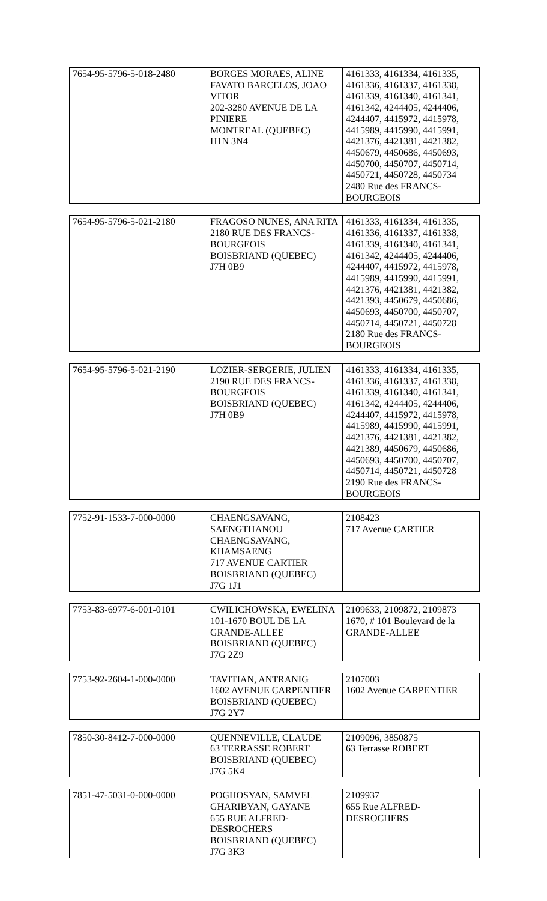| 7654-95-5796-5-018-2480 | BORGES MORAES, ALINE FAVATO BARCELOS, JOAO VITOR 202-3280 AVENUE DE LA PINIERE MONTREAL (QUEBEC) H1N 3N4 | 4161333, 4161334, 4161335, 4161336, 4161337, 4161338, 4161339, 4161340, 4161341, 4161342, 4244405, 4244406, 4244407, 4415972, 4415978, 4415989, 4415990, 4415991, 4421376, 4421381, 4421382, 4450679, 4450686, 4450693, 4450700, 4450707, 4450714, 4450721, 4450728, 4450734 2480 Rue des FRANCS-BOURGEOIS |
| 7654-95-5796-5-021-2180 | FRAGOSO NUNES, ANA RITA 2180 RUE DES FRANCS-BOURGEOIS BOISBRIAND (QUEBEC) J7H 0B9 | 4161333, 4161334, 4161335, 4161336, 4161337, 4161338, 4161339, 4161340, 4161341, 4161342, 4244405, 4244406, 4244407, 4415972, 4415978, 4415989, 4415990, 4415991, 4421376, 4421381, 4421382, 4421393, 4450679, 4450686, 4450693, 4450700, 4450707, 4450714, 4450721, 4450728 2180 Rue des FRANCS-BOURGEOIS |
| 7654-95-5796-5-021-2190 | LOZIER-SERGERIE, JULIEN 2190 RUE DES FRANCS-BOURGEOIS BOISBRIAND (QUEBEC) J7H 0B9 | 4161333, 4161334, 4161335, 4161336, 4161337, 4161338, 4161339, 4161340, 4161341, 4161342, 4244405, 4244406, 4244407, 4415972, 4415978, 4415989, 4415990, 4415991, 4421376, 4421381, 4421382, 4421389, 4450679, 4450686, 4450693, 4450700, 4450707, 4450714, 4450721, 4450728 2190 Rue des FRANCS-BOURGEOIS |
| 7752-91-1533-7-000-0000 | CHAENGSAVANG, SAENGTHANOU CHAENGSAVANG, KHAMSAENG 717 AVENUE CARTIER BOISBRIAND (QUEBEC) J7G 1J1 | 2108423 717 Avenue CARTIER |
| 7753-83-6977-6-001-0101 | CWILICHOWSKA, EWELINA 101-1670 BOUL DE LA GRANDE-ALLEE BOISBRIAND (QUEBEC) J7G 2Z9 | 2109633, 2109872, 2109873 1670, # 101 Boulevard de la GRANDE-ALLEE |
| 7753-92-2604-1-000-0000 | TAVITIAN, ANTRANIG 1602 AVENUE CARPENTIER BOISBRIAND (QUEBEC) J7G 2Y7 | 2107003 1602 Avenue CARPENTIER |
| 7850-30-8412-7-000-0000 | QUENNEVILLE, CLAUDE 63 TERRASSE ROBERT BOISBRIAND (QUEBEC) J7G 5K4 | 2109096, 3850875 63 Terrasse ROBERT |
| 7851-47-5031-0-000-0000 | POGHOSYAN, SAMVEL GHARIBYAN, GAYANE 655 RUE ALFRED-DESROCHERS BOISBRIAND (QUEBEC) J7G 3K3 | 2109937 655 Rue ALFRED-DESROCHERS |